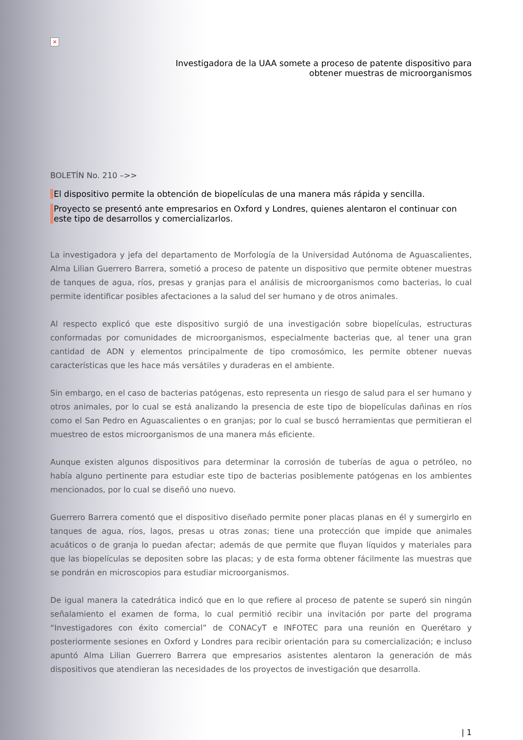×
Investigadora de la UAA somete a proceso de patente dispositivo para
obtener muestras de microorganismos
BOLETÍN No. 210 –>>
El dispositivo permite la obtención de biopelículas de una manera más rápida y sencilla.
Proyecto se presentó ante empresarios en Oxford y Londres, quienes alentaron el continuar con este tipo de desarrollos y comercializarlos.
La investigadora y jefa del departamento de Morfología de la Universidad Autónoma de Aguascalientes, Alma Lilian Guerrero Barrera, sometió a proceso de patente un dispositivo que permite obtener muestras de tanques de agua, ríos, presas y granjas para el análisis de microorganismos como bacterias, lo cual permite identificar posibles afectaciones a la salud del ser humano y de otros animales.
Al respecto explicó que este dispositivo surgió de una investigación sobre biopelículas, estructuras conformadas por comunidades de microorganismos, especialmente bacterias que, al tener una gran cantidad de ADN y elementos principalmente de tipo cromosómico, les permite obtener nuevas características que les hace más versátiles y duraderas en el ambiente.
Sin embargo, en el caso de bacterias patógenas, esto representa un riesgo de salud para el ser humano y otros animales, por lo cual se está analizando la presencia de este tipo de biopelículas dañinas en ríos como el San Pedro en Aguascalientes o en granjas; por lo cual se buscó herramientas que permitieran el muestreo de estos microorganismos de una manera más eficiente.
Aunque existen algunos dispositivos para determinar la corrosión de tuberías de agua o petróleo, no había alguno pertinente para estudiar este tipo de bacterias posiblemente patógenas en los ambientes mencionados, por lo cual se diseñó uno nuevo.
Guerrero Barrera comentó que el dispositivo diseñado permite poner placas planas en él y sumergirlo en tanques de agua, ríos, lagos, presas u otras zonas; tiene una protección que impide que animales acuáticos o de granja lo puedan afectar; además de que permite que fluyan líquidos y materiales para que las biopelículas se depositen sobre las placas; y de esta forma obtener fácilmente las muestras que se pondrán en microscopios para estudiar microorganismos.
De igual manera la catedrática indicó que en lo que refiere al proceso de patente se superó sin ningún señalamiento el examen de forma, lo cual permitió recibir una invitación por parte del programa “Investigadores con éxito comercial” de CONACyT e INFOTEC para una reunión en Querétaro y posteriormente sesiones en Oxford y Londres para recibir orientación para su comercialización; e incluso apuntó Alma Lilian Guerrero Barrera que empresarios asistentes alentaron la generación de más dispositivos que atendieran las necesidades de los proyectos de investigación que desarrolla.
| 1